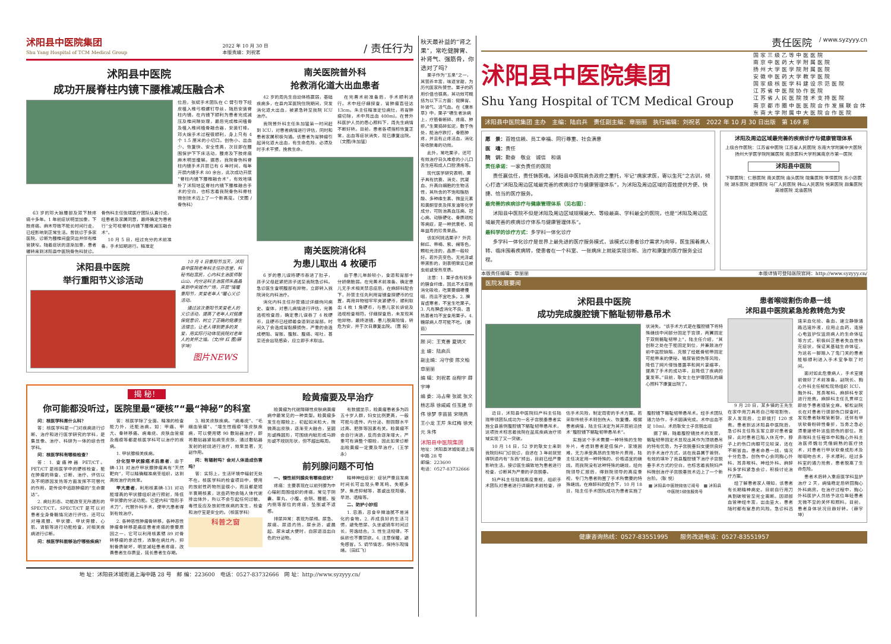沭阳县中医院集团
Shu Yang Hospital of TCM Medical Group
2022 年 10 月 30 日
本版责编：刘祝茗
/ 责任行为
沭阳县中医院
成功开展脊柱内镜下腰椎减压融合术
位后，张斌手术团队在 C 臂引导下经皮植入椎弓根螺钉导丝，随后安装脊柱内镜，在内镜下顺利为患者完成减压及椎间隙处理，最后完成椎间植骨及植入椎间植骨融合器，安装钉棒。邓大娘手术过程很顺利，身上只有 4 个 1.5 厘米的小切口。创伤小、出血少、恢复快、安全性高，次日即在腰围保护下下床活动，腰疼及下肢疼痛麻木明显缓解。据悉，我院骨伤科脊柱内镜手术开展已有 6 年时间，每年开展内镜手术 80 余台，此次成功开展“脊柱内镜下腰椎融合术”，有效地填补了沭阳地区脊柱内镜下腰椎融合手术的空白，也标志着我院骨伤科脊柱微创技术迈上了一个新高度。（文图 / 骨伤科）
63 岁的邓大娘腰部及双下肢疼痛十多年。1 年前症状明显加重，下肢疼痛、麻木导致不能长时间行走，已经影响到正常生活。曾就诊于多家医院，诊断为腰椎间盘突出并伴有椎管狭窄。随着症状的逐渐加重，患者辗转来到沭阳县中医院骨伤科就诊。骨伤科主任张斌医疗团队认真讨论，经患者及家属同意，最终确定为患者行“全可视脊柱内镜下腰椎减压融合术”。
10 月 5 日，经过充分的术前准备，手术如期进行。精准定
南关医院普外科
抢救消化道大出血患者
42 岁的周先生自幼体格羸弱，基础疾病多，在县内某医院住院期间，突发消化道大出血，被紧急转至我院 ICU 治疗。
我院普外科主任朱加猛第一时间赶到 ICU，对患者病情进行评估，同时和患者家属积极沟通。该患者为胃肿瘤引起消化道大出血，有生命危险，必须及时手术干预，挽救生命。
在完善术前准备后，手术顺利进行。术中经仔细探查，胃肿瘤直径达 13cm。朱主任精准定位病灶，将胃肿瘤切除，术中共出血 400ml。在普外科医护人员的悉心照料下，周先生病情不断好转。目前，患者各项指标恢复正常，出血等症状消失，现已康复出院。（文图/朱加猛）
南关医院消化科
为患儿取出 4 枚硬币
6 岁的患儿误将硬币吞进了肚子，孩子父母赶紧把孩子送至我院急诊科。急诊医生查明腹部有异物，立即转入我院消化内科治疗。
消化内科主任孙营通过详细询问病史、查体，对患儿病情进行评估，完善透视检查后，确定患儿误吞了 4 枚硬币，且硬币已经顺着食道到达胃部。时间久了会造成胃黏膜损伤，严重的会造成梗阻、胃胀、腹胀、腹痛、呕吐，甚至还会出现感染，应立即手术取出。
由于患儿年龄较小，食道和胃部十分娇嫩脆弱。在完善术前准备、确定患儿无手术相关禁忌症后，在麻醉科配合下，孙营主任先利用胃镜查探硬币的位置，再用异物钳牢牢夹紧硬币，顺利取出 4 枚 1 角硬币，与患儿家长诉说及透视检查相符。仔细探查后，未发现其他异物，最终退镜，患儿脱离险情，转危为安，并于次日康复出院。（曹 毅）
沭阳县中医院
举行重阳节义诊活动
10 月 4 日重阳节当天，沭阳县中医院老年科主任孙志堂、科秘书赵富民，心内科主治医师耿山山、内分泌科主治医师朱晶晶来到中央城市广场，开展“情暖重阳节，关爱老年人”暖心义诊活动。
通过这次重阳节关爱老人的义诊活动，提高了老年人对健康保健意识，树立了正确的健康生活理念，让老人得到更多的关爱，用实际行动体现我院对老年人的关怀之情。（文/仲 红 图/薛宇坤）
图片NEWS
揭 秘！
你可能都没听过，医院里最“硬核”“最“神秘”的科室
问：核医学科是什么科？
答：核医学科是一门对疾病进行诊断、治疗和进行医学研究的学科，是集显像、治疗、科研为一体的综合性学科。
问：核医学科有哪些检查？
答：1. 查癌神器 PET/CT。PET/CT 是核医学中的硬核检查，能在肿瘤的筛查、诊断、治疗、评估以及不明原因发热等方面发挥不可替代的作用，是传说中追踪肿瘤的“生命雷达”。
2. 病灶形态、功能改变无所遁形的 SPECT/CT。SPECT/CT 是可以对患者全身骨骼情况进行评估，还可以对唾液腺、甲状腺、甲状旁腺、心肌、肾脏等进行功能检查，对相关疾病进行诊断。
问：核医学科能够治疗哪些疾病？
答：核医学除了全面、精准的检查能力外，还能治病。如：甲癌、甲亢、骨转移癌、病毒疣、皮肤血管瘤及瘢痕等都是核医学科可以治疗的疾病。
1. 甲状腺相关疾病。
分化型甲状腺癌术后患者，由于碘-131 对治疗甲状腺肿瘤具有“天然靶向”，可以精确瞄准病变组织，达到高效治疗的效果。
甲亢患者，利用核素碘-131 对功能增高的甲状腺组织进行照射，降低甲状腺的分泌功能。它是内科“隐形手术刀”，代替外科手术，使甲亢患者得到有效治疗。
2. 各种恶性肿瘤骨转移。各种恶性肿瘤骨转移是癌症患者疼痛的重要原因之一，它可以利用核素锶 89 对骨转移瘤的亲近性，浓聚在病灶内，抑制骨质破坏，明显减轻患者疼痛，改善患者生存质量，延长患者生存期。
3. 相关皮肤疾病。“病毒疣”、“毛细血管瘤”、“增生性瘢痕”等皮肤疾病，可以使用锶 90 敷贴器治疗，即将敷贴器紧贴病变皮肤，通过敷贴器发射的射线进行治疗，效果显著，无副作用。
问：有辐射吗？会对人体造成伤害吗？
答：实际上，生活环境中辐射无处不在。核医学科的检查项目中，使用的放射性药物剂量很小，而且都是短半衰期核素，这些药物会随人体代谢排出体外，所以不会引起任何过敏、毒性反应及放射性疾病的发生，检查和治疗室是安全的。（核医学科）
科普之窗
睑黄瘤要及早治疗
睑黄瘤为代谢障碍性皮肤病黄瘤病中最常见的一种类型。睑黄瘤多发生在眼睑上，初起如米粒大，微微高出皮肤，逐渐变大融合，呈圆形或椭圆形，可围绕内眦形成马蹄形或不规则形状，但不超出眶周。
有数据显示，睑黄瘤患者多为四五十岁人群，妇女比例更高，一般可能与遗传、内分泌、胆固醇水平过高、肥胖等因素有关。睑黄瘤不会自行消退，反而会逐渐增大，严重可有满整个眼睑，因此如果诊断出睑黄瘤一定要及早治疗。（王学永）
前列腺问题不可怕
一、慢性前列腺炎有哪些症状？
疼痛：主要表现在以前列腺为中心辐射周围组织的疼痛，常见于阴囊、睾丸、小腹、会阴、腰骶、股内侧等部位的疼痛，坠胀或不适感。
排尿异常：表现为尿频、尿急、尿痛、尿道灼热，尿余沥，或晨起、尿末或大便时，自尿道溢出白色的分泌物。
精神神经症状：症状严重且发病时间长可出现头晕耳鸣、失眠多梦、焦虑抑郁等，甚或出现阳痿、早泄、遗精等。
二、防护小妙招
1. 忌酒，忌食辛辣油腻不易消化的食物。2. 养成良好的生活习惯，避免憋尿、久坐或骑车时间过长，劳逸结合。3. 性生活规律，不纵欲也不要禁欲。4. 注意保暖，避免感冒。5. 调节情志，保持乐观情绪。（田红飞）
地 址：沭阳县沭城街道上海中路 28 号　邮 编：223600　电话：0527-83732666　网 址：http://www.syzyyy.cn/
秋天最补益的“肾之果”，常吃健脾胃、补肾气、强筋骨，你选对了吗？
栗子作为“五果”之一，其营养丰富，味道甘甜，为历代医家所赞誉。栗子的药用价值也很高，其功效可概括为以下三方面：健脾胃、补肾气、活气血。在《唐本草》中，栗子“嚼生者涂病上，疗筋骨断碎、疼痛、肿瘀。”生栗捣碎如泥，敷于伤处，能治疗跌打，骨筋肿疼，并且有止疼活血，消化吸收脓毒的功效。
此外，常吃栗子，还可有效治疗日久难愈的小儿口舌生疮和成人口腔溃疡等。
现代医学研究表明，栗子具有抗衰、消炎、抗凝血、升高白细胞的生物活性，其所含的不饱和脂肪酸、多种维生素、微量元素和黄酮苷类及挥发油等化学成分，可防治高血压病、冠心病、动脉硬化、骨质疏松等病症，是一种抗衰老、延年益寿的珍贵果品。
该如何挑选栗子？外壳鲜红、带褐、紫、赭等色，颗粒光泽的，品质一般较好。若外壳变色、无光泽或带黑影的，则表明果实已被虫蛀或受热变质。
注意：1. 栗子含有较多的膳食纤维，因此不太容易消化吸收，吃栗要细嚼慢咽，而且不宜吃多。2. 脾胃虚寒者，不宜生吃栗子。3. 凡有脾虚消化不良、温热甚者均不宜食用栗子。4. 糖尿病人尽可能不吃。（姜茹）
顾 问：王克善 夏炳文
主 编：陆启兵
副主编：冯守俊 陈文柏 章丽丽
编 辑：刘祝茗 岳翔宇 薛宇坤
编 委：冯占荣 张斌 张文 杨志昂 徐威威 任玉建 华伟 徐梦 李苗苗 宋晓燕 王小龙 王芹 朱红梅 徐天元 朱伟
沭阳县中医院集团
地址：沭阳县沭城街道上海中路 28 号
邮编：223600
电话：0527-83732666
责任医院 / www.syzyyy.cn
沭阳县中医院集团
Shu Yang Hospital of TCM Medical Group
国家三级乙等中医医院
南京中医药大学附属医院
扬州大学医学院附属医院
安徽中医药大学教学医院
国家级核医学科建设示范医院
江苏省中医院协作医院
江苏省人民医院技术支持医院
南京都市圈中医医院合作发展联合体
东南大学附属中大医院合作医院
沭阳县中医院集团 主办　主编：陆启兵　责任副主编：章丽丽　执行编辑：刘祝茗　2022 年 10 月 30 日出版　第 169 期
愿　景：百姓信赖、员工幸福、同行尊重、社会满意
医　魂：责任
院　训：勤奋　敬业　诚信　和谐
责任承诺：一家负责任的医院
责任赢信任，责任铸医魂。沭阳县中医院肩负政府之重托，牢记“病家求医，寄以生死”之古训，倾心打造“沭阳及周边区域最完善的疾病诊疗与健康管理体系”，为沭阳及周边区域的百姓提供方便、快捷、恰当的医疗服务。
最完善的疾病诊疗与健康管理体系（见右图）：
沭阳县中医院不但是沭阳及周边区域规模最大、等级最高、学科最全的医院，也是“沭阳及周边区域最完善的疾病诊疗体系与健康管理体系”。
最科学的诊疗方式：多学科一体化诊疗
多学科一体化诊疗是世界上最先进的医疗服务模式，该模式以患者诊疗需求为向导，医生围着病人转、临床围着疾病转，使患者在一个科室、一张病床上就能实现诊断、治疗和康复的医疗服务全过程。
沭阳及周边区域最完善的疾病诊疗与健康管理体系
上级合作医院：江苏省中医院 江苏省人民医院 东南大学附属中大医院 扬州大学医学院附属医院 南京医科大学附属南京市第一医院
沭阳县中医院
下联医院：仁慈医院 南关医院 庙头医院 陇集医院 李恒医院 东小店医院 湖东医院 建陵医院 马厂人民医院 韩山人民医院 悦来医院 颜集医院 高墟医院 龙庙医院
本版责任编辑：章丽丽 本版详情可登陆医院官网：http://www.syzyyy.cn/
医院发展要闻
沭阳县中医院
成功完成腹腔镜下骼耻韧带悬吊术
状消失。“该手术方式是在腹腔镜下将特殊缝线中间部分固定于宫颈，两翼固定于双侧骼耻韧带上”，陆主任介绍，“其创新之处在于能固定到位，并兼顾治疗前中盆腔缺陷，克服了经骶骨韧带固定可能带来的便秘、输尿管损伤等风险，降低了网片侵蚀暴露率和网片挛缩率，提高了手术的成功率，且降低了疾病的复发率。”目前，耿女士在护理团队的细心照料下康复出院了。
近日，沭阳县中医院妇产科主任陆瑞带领团队成功为一名子宫脱垂患者实施全县首例腹腔镜下骼耻韧带悬吊术，这项技术标志着我院在盆底疾病治疗领域实现了又一突破。
10 月 14 日，52 岁的耿女士来到我院妇科门诊就诊，自述在 3 年前就觉得阴道内有“东西”掉出，目前已经严重影响生活。接诊医生细致地为患者进行检查，诊断其为严重的子宫脱垂。
妇产科主任陆瑞高度重视，组织手术团队对患者进行详细的术前检查，评估手术风险，制定周密的手术方案。若采取传统手术则创伤大、恢复慢。根据患者病情，陆主任决定为其开展前沿技术“腹腔镜下骼耻韧带悬吊术”。
实施这个手术需要一种特殊的生物补片，考虑到患者是低保户，家境困难，无力承受高昂的生物补片费用，陆主任决定用一种特殊的、价格适宜的缝线。而我院没有这种特殊的缝线，经向院领导汇报后，得到院领导的高度重视，专门为患者购置了手术所需要的特殊缝线。在麻醉科的配合下，10 月 18 日，陆主任手术团队成功为患者实施了腹腔镜下骼耻韧带悬吊术。经手术团队通力协作，手术圆满完成。术中出血不足 10ml，术后耿女士子宫脱出症
据了解，随着腹腔镜技术的发展，骼耻韧带固定术显现出其作为顶端悬吊的特有优势，为子宫脱垂妇女提供良好的手术治疗方式，这在我县属于首例，有效的填补了我县腹腔镜下治疗子宫脱垂手术方式的空白，也标志着我院妇产科微创治疗子宫脱垂技术迈上了一个新台阶。（耿 悦）
▦ 沭阳县中医院微信订阅号　▦ 沭阳县中医院1微信服务号
患者喉咙割伤命悬一线
沭阳县中医院紧急抢救转危为安
9 月 20 日，某乡镇的王先生在家中用刀具将自己喉咙割伤，家人发现后，立即拨打 120 求救。患者到达沭阳县中医院后，急诊科主任陈玉军立即对患者查探，此时患者已陷入休克中，脖子上的伤口肉眼可见较深，还在不断冒血。患者命悬一线，情况十分危急。创伤中心会同胸心外科、耳鼻喉科、神经外科、麻醉科多学科紧急会诊，积极讨论治疗方案。
经了解患者家人得知，该患者有长期精神病史。目前自行用刀具割破喉管至完全离断。因颈部血管神经丰富，出血量大，患者随时都有窒息的风险。急诊科迅速采血化验、备血、建立静脉通路迅速补液，应用止血药，连接心电监护仪监测病人的生命体征等方式，积极纠正患者失血性休克症状，保证其基础生命体征，为这名一脚踏入了鬼门关的患者能够顺利进入手术室争取了时间。
面对如此危重病人，手术室提前做好了术前准备。副院长、胸心外科主任郁松现场组织 ICU、胸外科、耳鼻喉科、麻醉科专家进行抢救。麻醉科主任孔贯祥立即给予患者插管全麻。郁松副院长在对患者行颈部伤口探查时，发现患者除喉管断裂，还伴有甲状软骨粉碎性骨折，当务之急必须重建修补这些损伤的部位。耳鼻喉科主任程华中和胸心外科主治医师魏壮凭借娴熟的医疗技术，对患者行甲状软骨成形术及喉咽吻合术，手术顺利。经过多科室的通力抢救，患者脱离了生命危险。
患者术后转入重症医学科监护治疗 2 天，病情稳定后转回胸心外科病房。在治疗过程中，胸心外科医护人员给予这位年轻患者无微不至的关怀和照料。目前，患者身体状况日趋好转。（薛宇坤）
健康咨询热线：0527-83551995　　服务改进电话：0527-83551957